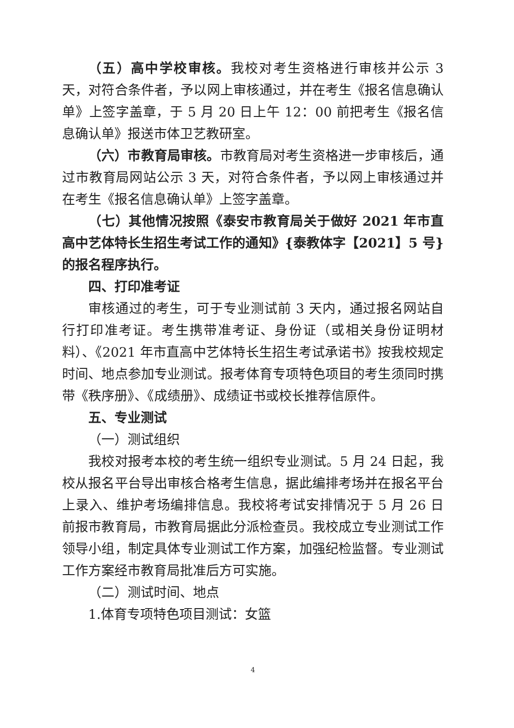（五）高中学校审核。我校对考生资格进行审核并公示 3 天，对符合条件者，予以网上审核通过，并在考生《报名信息确认单》上签字盖章，于 5 月 20 日上午 12：00 前把考生《报名信息确认单》报送市体卫艺教研室。
（六）市教育局审核。市教育局对考生资格进一步审核后，通过市教育局网站公示 3 天，对符合条件者，予以网上审核通过并在考生《报名信息确认单》上签字盖章。
（七）其他情况按照《泰安市教育局关于做好 2021 年市直高中艺体特长生招生考试工作的通知》{泰教体字【2021】5 号}的报名程序执行。
四、打印准考证
审核通过的考生，可于专业测试前 3 天内，通过报名网站自行打印准考证。考生携带准考证、身份证（或相关身份证明材料）、《2021 年市直高中艺体特长生招生考试承诺书》按我校规定时间、地点参加专业测试。报考体育专项特色项目的考生须同时携带《秩序册》、《成绩册》、成绩证书或校长推荐信原件。
五、专业测试
（一）测试组织
我校对报考本校的考生统一组织专业测试。5 月 24 日起，我校从报名平台导出审核合格考生信息，据此编排考场并在报名平台上录入、维护考场编排信息。我校将考试安排情况于 5 月 26 日前报市教育局，市教育局据此分派检查员。我校成立专业测试工作领导小组，制定具体专业测试工作方案，加强纪检监督。专业测试工作方案经市教育局批准后方可实施。
（二）测试时间、地点
1.体育专项特色项目测试：女篮
4